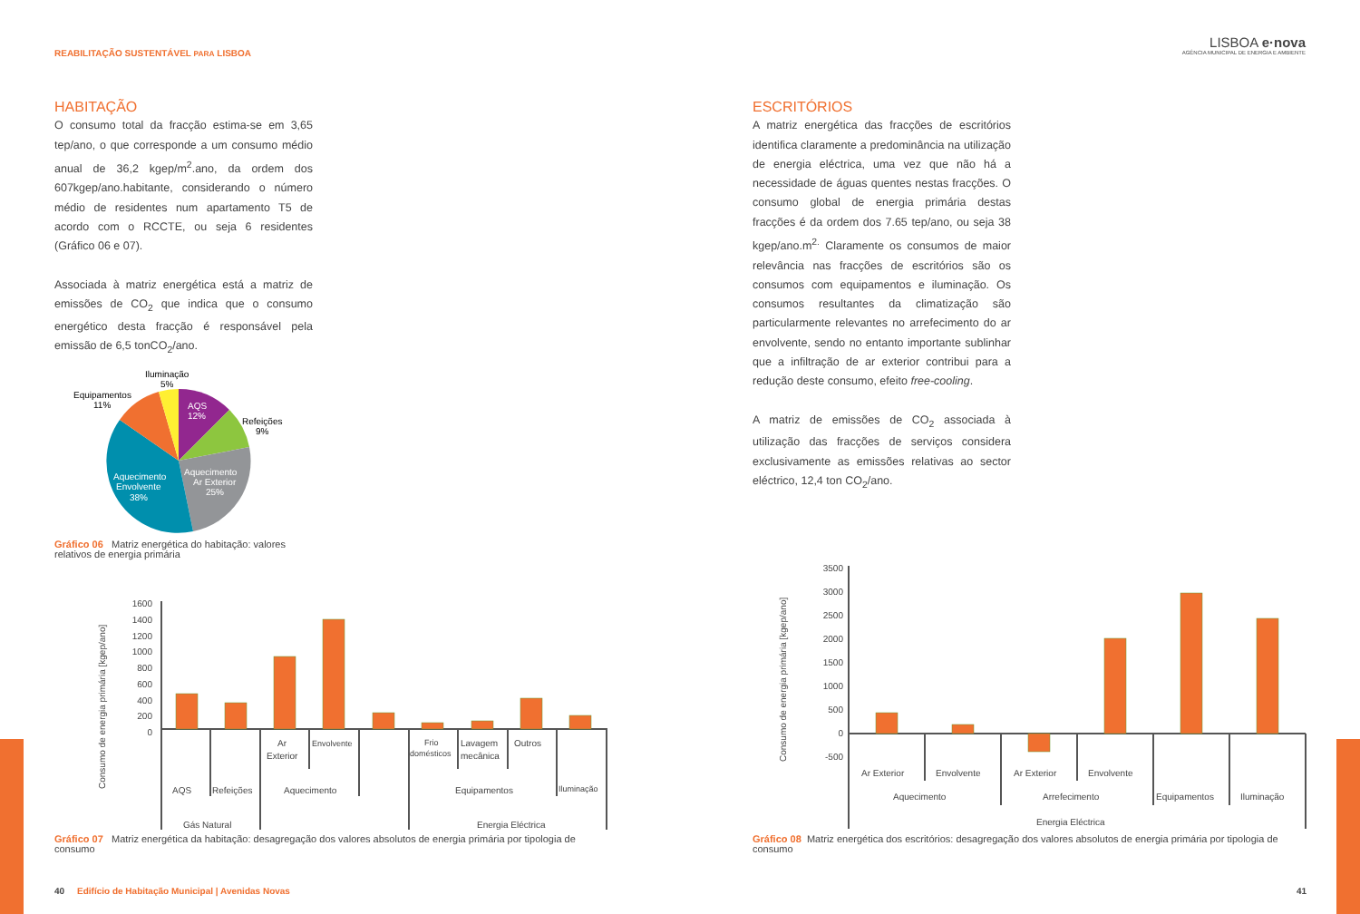REABILITAÇÃO SUSTENTÁVEL PARA LISBOA
LISBOA e·nova
AGÊNCIA MUNICIPAL DE ENERGIA E AMBIENTE
HABITAÇÃO
O consumo total da fracção estima-se em 3,65 tep/ano, o que corresponde a um consumo médio anual de 36,2 kgep/m<sup>2</sup>.ano, da ordem dos 607kgep/ano.habitante, considerando o número médio de residentes num apartamento T5 de acordo com o RCCTE, ou seja 6 residentes (Gráfico 06 e 07).
Associada à matriz energética está a matriz de emissões de CO<sub>2</sub> que indica que o consumo energético desta fracção é responsável pela emissão de 6,5 tonCO<sub>2</sub>/ano.
Iluminação
5%
Equipamentos
11%
AQS
12%
Refeições
9%
Aquecimento
Ar Exterior
25%
Aquecimento
Envolvente
38%
Gráfico 06 Matriz energética do habitação: valores relativos de energia primária
Consumo de energia primária [kgep/ano]
1600
1400
1200
1000
800
600
400
200
0
Ar
Exterior
Envolvente
Frio
domésticos
Lavagem
mecânica
Outros
AQS
Refeições
Aquecimento
Equipamentos
Iluminação
Gás Natural
Energia Eléctrica
Gráfico 07 Matriz energética da habitação: desagregação dos valores absolutos de energia primária por tipologia de consumo
ESCRITÓRIOS
A matriz energética das fracções de escritórios identifica claramente a predominância na utilização de energia eléctrica, uma vez que não há a necessidade de águas quentes nestas fracções. O consumo global de energia primária destas fracções é da ordem dos 7.65 tep/ano, ou seja 38 kgep/ano.m<sup>2.</sup> Claramente os consumos de maior relevância nas fracções de escritórios são os consumos com equipamentos e iluminação. Os consumos resultantes da climatização são particularmente relevantes no arrefecimento do ar envolvente, sendo no entanto importante sublinhar que a infiltração de ar exterior contribui para a redução deste consumo, efeito free-cooling.
A matriz de emissões de CO<sub>2</sub> associada à utilização das fracções de serviços considera exclusivamente as emissões relativas ao sector eléctrico, 12,4 ton CO<sub>2</sub>/ano.
Consumo de energia primária [kgep/ano]
3500
3000
2500
2000
1500
1000
500
0
-500
Ar Exterior
Envolvente
Ar Exterior
Envolvente
Aquecimento
Arrefecimento
Equipamentos
Iluminação
Energia Eléctrica
Gráfico 08 Matriz energética dos escritórios: desagregação dos valores absolutos de energia primária por tipologia de consumo
40 Edifício de Habitação Municipal | Avenidas Novas
41